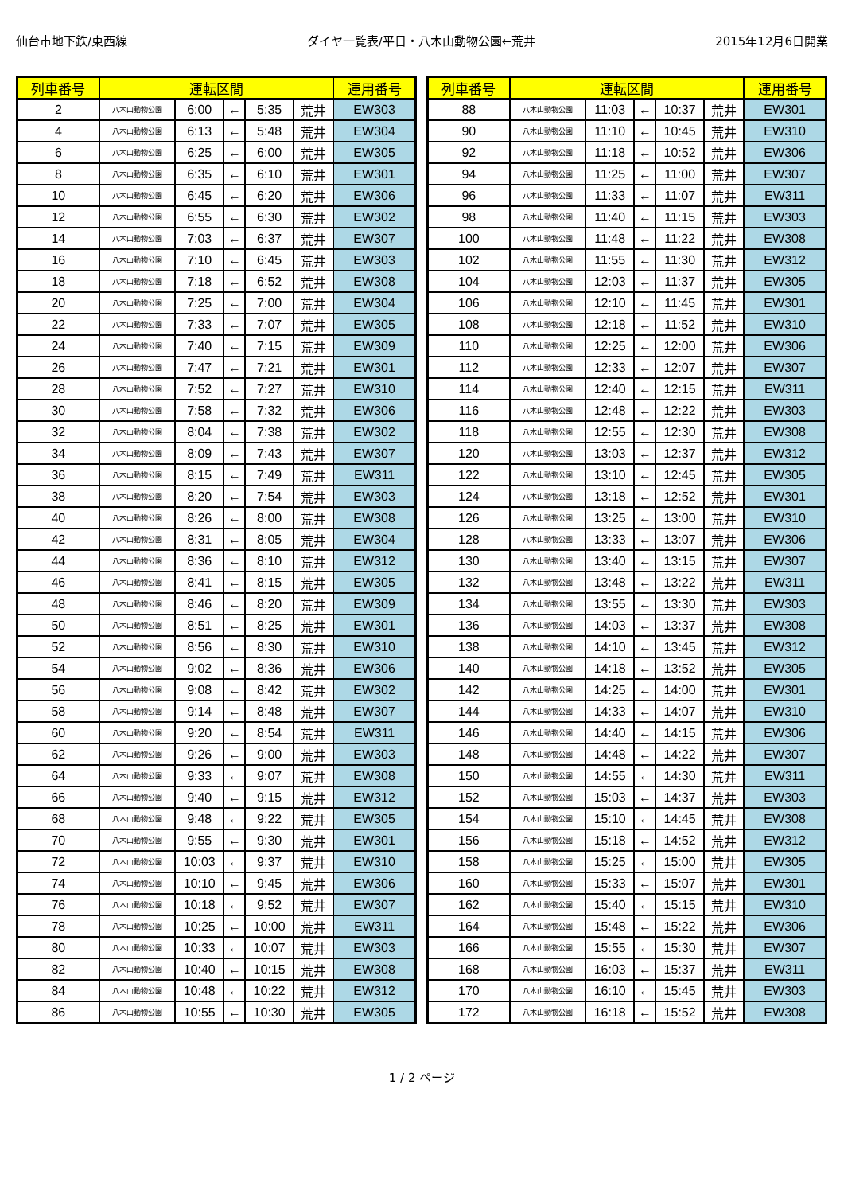仙台市地下鉄/東西線 ダイヤ一覧表/平日・八木山動物公園←荒井 2015年12月6日開業
| 列車番号 | 運転区間 | | | | | 運用番号 |
| --- | --- | --- | --- | --- | --- | --- |
| 2 | 八木山動物公園 | 6:00 | ← | 5:35 | 荒井 | EW303 |
| 4 | 八木山動物公園 | 6:13 | ← | 5:48 | 荒井 | EW304 |
| 6 | 八木山動物公園 | 6:25 | ← | 6:00 | 荒井 | EW305 |
| 8 | 八木山動物公園 | 6:35 | ← | 6:10 | 荒井 | EW301 |
| 10 | 八木山動物公園 | 6:45 | ← | 6:20 | 荒井 | EW306 |
| 12 | 八木山動物公園 | 6:55 | ← | 6:30 | 荒井 | EW302 |
| 14 | 八木山動物公園 | 7:03 | ← | 6:37 | 荒井 | EW307 |
| 16 | 八木山動物公園 | 7:10 | ← | 6:45 | 荒井 | EW303 |
| 18 | 八木山動物公園 | 7:18 | ← | 6:52 | 荒井 | EW308 |
| 20 | 八木山動物公園 | 7:25 | ← | 7:00 | 荒井 | EW304 |
| 22 | 八木山動物公園 | 7:33 | ← | 7:07 | 荒井 | EW305 |
| 24 | 八木山動物公園 | 7:40 | ← | 7:15 | 荒井 | EW309 |
| 26 | 八木山動物公園 | 7:47 | ← | 7:21 | 荒井 | EW301 |
| 28 | 八木山動物公園 | 7:52 | ← | 7:27 | 荒井 | EW310 |
| 30 | 八木山動物公園 | 7:58 | ← | 7:32 | 荒井 | EW306 |
| 32 | 八木山動物公園 | 8:04 | ← | 7:38 | 荒井 | EW302 |
| 34 | 八木山動物公園 | 8:09 | ← | 7:43 | 荒井 | EW307 |
| 36 | 八木山動物公園 | 8:15 | ← | 7:49 | 荒井 | EW311 |
| 38 | 八木山動物公園 | 8:20 | ← | 7:54 | 荒井 | EW303 |
| 40 | 八木山動物公園 | 8:26 | ← | 8:00 | 荒井 | EW308 |
| 42 | 八木山動物公園 | 8:31 | ← | 8:05 | 荒井 | EW304 |
| 44 | 八木山動物公園 | 8:36 | ← | 8:10 | 荒井 | EW312 |
| 46 | 八木山動物公園 | 8:41 | ← | 8:15 | 荒井 | EW305 |
| 48 | 八木山動物公園 | 8:46 | ← | 8:20 | 荒井 | EW309 |
| 50 | 八木山動物公園 | 8:51 | ← | 8:25 | 荒井 | EW301 |
| 52 | 八木山動物公園 | 8:56 | ← | 8:30 | 荒井 | EW310 |
| 54 | 八木山動物公園 | 9:02 | ← | 8:36 | 荒井 | EW306 |
| 56 | 八木山動物公園 | 9:08 | ← | 8:42 | 荒井 | EW302 |
| 58 | 八木山動物公園 | 9:14 | ← | 8:48 | 荒井 | EW307 |
| 60 | 八木山動物公園 | 9:20 | ← | 8:54 | 荒井 | EW311 |
| 62 | 八木山動物公園 | 9:26 | ← | 9:00 | 荒井 | EW303 |
| 64 | 八木山動物公園 | 9:33 | ← | 9:07 | 荒井 | EW308 |
| 66 | 八木山動物公園 | 9:40 | ← | 9:15 | 荒井 | EW312 |
| 68 | 八木山動物公園 | 9:48 | ← | 9:22 | 荒井 | EW305 |
| 70 | 八木山動物公園 | 9:55 | ← | 9:30 | 荒井 | EW301 |
| 72 | 八木山動物公園 | 10:03 | ← | 9:37 | 荒井 | EW310 |
| 74 | 八木山動物公園 | 10:10 | ← | 9:45 | 荒井 | EW306 |
| 76 | 八木山動物公園 | 10:18 | ← | 9:52 | 荒井 | EW307 |
| 78 | 八木山動物公園 | 10:25 | ← | 10:00 | 荒井 | EW311 |
| 80 | 八木山動物公園 | 10:33 | ← | 10:07 | 荒井 | EW303 |
| 82 | 八木山動物公園 | 10:40 | ← | 10:15 | 荒井 | EW308 |
| 84 | 八木山動物公園 | 10:48 | ← | 10:22 | 荒井 | EW312 |
| 86 | 八木山動物公園 | 10:55 | ← | 10:30 | 荒井 | EW305 |
| 列車番号 | 運転区間 | | | | | 運用番号 |
| --- | --- | --- | --- | --- | --- | --- |
| 88 | 八木山動物公園 | 11:03 | ← | 10:37 | 荒井 | EW301 |
| 90 | 八木山動物公園 | 11:10 | ← | 10:45 | 荒井 | EW310 |
| 92 | 八木山動物公園 | 11:18 | ← | 10:52 | 荒井 | EW306 |
| 94 | 八木山動物公園 | 11:25 | ← | 11:00 | 荒井 | EW307 |
| 96 | 八木山動物公園 | 11:33 | ← | 11:07 | 荒井 | EW311 |
| 98 | 八木山動物公園 | 11:40 | ← | 11:15 | 荒井 | EW303 |
| 100 | 八木山動物公園 | 11:48 | ← | 11:22 | 荒井 | EW308 |
| 102 | 八木山動物公園 | 11:55 | ← | 11:30 | 荒井 | EW312 |
| 104 | 八木山動物公園 | 12:03 | ← | 11:37 | 荒井 | EW305 |
| 106 | 八木山動物公園 | 12:10 | ← | 11:45 | 荒井 | EW301 |
| 108 | 八木山動物公園 | 12:18 | ← | 11:52 | 荒井 | EW310 |
| 110 | 八木山動物公園 | 12:25 | ← | 12:00 | 荒井 | EW306 |
| 112 | 八木山動物公園 | 12:33 | ← | 12:07 | 荒井 | EW307 |
| 114 | 八木山動物公園 | 12:40 | ← | 12:15 | 荒井 | EW311 |
| 116 | 八木山動物公園 | 12:48 | ← | 12:22 | 荒井 | EW303 |
| 118 | 八木山動物公園 | 12:55 | ← | 12:30 | 荒井 | EW308 |
| 120 | 八木山動物公園 | 13:03 | ← | 12:37 | 荒井 | EW312 |
| 122 | 八木山動物公園 | 13:10 | ← | 12:45 | 荒井 | EW305 |
| 124 | 八木山動物公園 | 13:18 | ← | 12:52 | 荒井 | EW301 |
| 126 | 八木山動物公園 | 13:25 | ← | 13:00 | 荒井 | EW310 |
| 128 | 八木山動物公園 | 13:33 | ← | 13:07 | 荒井 | EW306 |
| 130 | 八木山動物公園 | 13:40 | ← | 13:15 | 荒井 | EW307 |
| 132 | 八木山動物公園 | 13:48 | ← | 13:22 | 荒井 | EW311 |
| 134 | 八木山動物公園 | 13:55 | ← | 13:30 | 荒井 | EW303 |
| 136 | 八木山動物公園 | 14:03 | ← | 13:37 | 荒井 | EW308 |
| 138 | 八木山動物公園 | 14:10 | ← | 13:45 | 荒井 | EW312 |
| 140 | 八木山動物公園 | 14:18 | ← | 13:52 | 荒井 | EW305 |
| 142 | 八木山動物公園 | 14:25 | ← | 14:00 | 荒井 | EW301 |
| 144 | 八木山動物公園 | 14:33 | ← | 14:07 | 荒井 | EW310 |
| 146 | 八木山動物公園 | 14:40 | ← | 14:15 | 荒井 | EW306 |
| 148 | 八木山動物公園 | 14:48 | ← | 14:22 | 荒井 | EW307 |
| 150 | 八木山動物公園 | 14:55 | ← | 14:30 | 荒井 | EW311 |
| 152 | 八木山動物公園 | 15:03 | ← | 14:37 | 荒井 | EW303 |
| 154 | 八木山動物公園 | 15:10 | ← | 14:45 | 荒井 | EW308 |
| 156 | 八木山動物公園 | 15:18 | ← | 14:52 | 荒井 | EW312 |
| 158 | 八木山動物公園 | 15:25 | ← | 15:00 | 荒井 | EW305 |
| 160 | 八木山動物公園 | 15:33 | ← | 15:07 | 荒井 | EW301 |
| 162 | 八木山動物公園 | 15:40 | ← | 15:15 | 荒井 | EW310 |
| 164 | 八木山動物公園 | 15:48 | ← | 15:22 | 荒井 | EW306 |
| 166 | 八木山動物公園 | 15:55 | ← | 15:30 | 荒井 | EW307 |
| 168 | 八木山動物公園 | 16:03 | ← | 15:37 | 荒井 | EW311 |
| 170 | 八木山動物公園 | 16:10 | ← | 15:45 | 荒井 | EW303 |
| 172 | 八木山動物公園 | 16:18 | ← | 15:52 | 荒井 | EW308 |
1 / 2 ページ